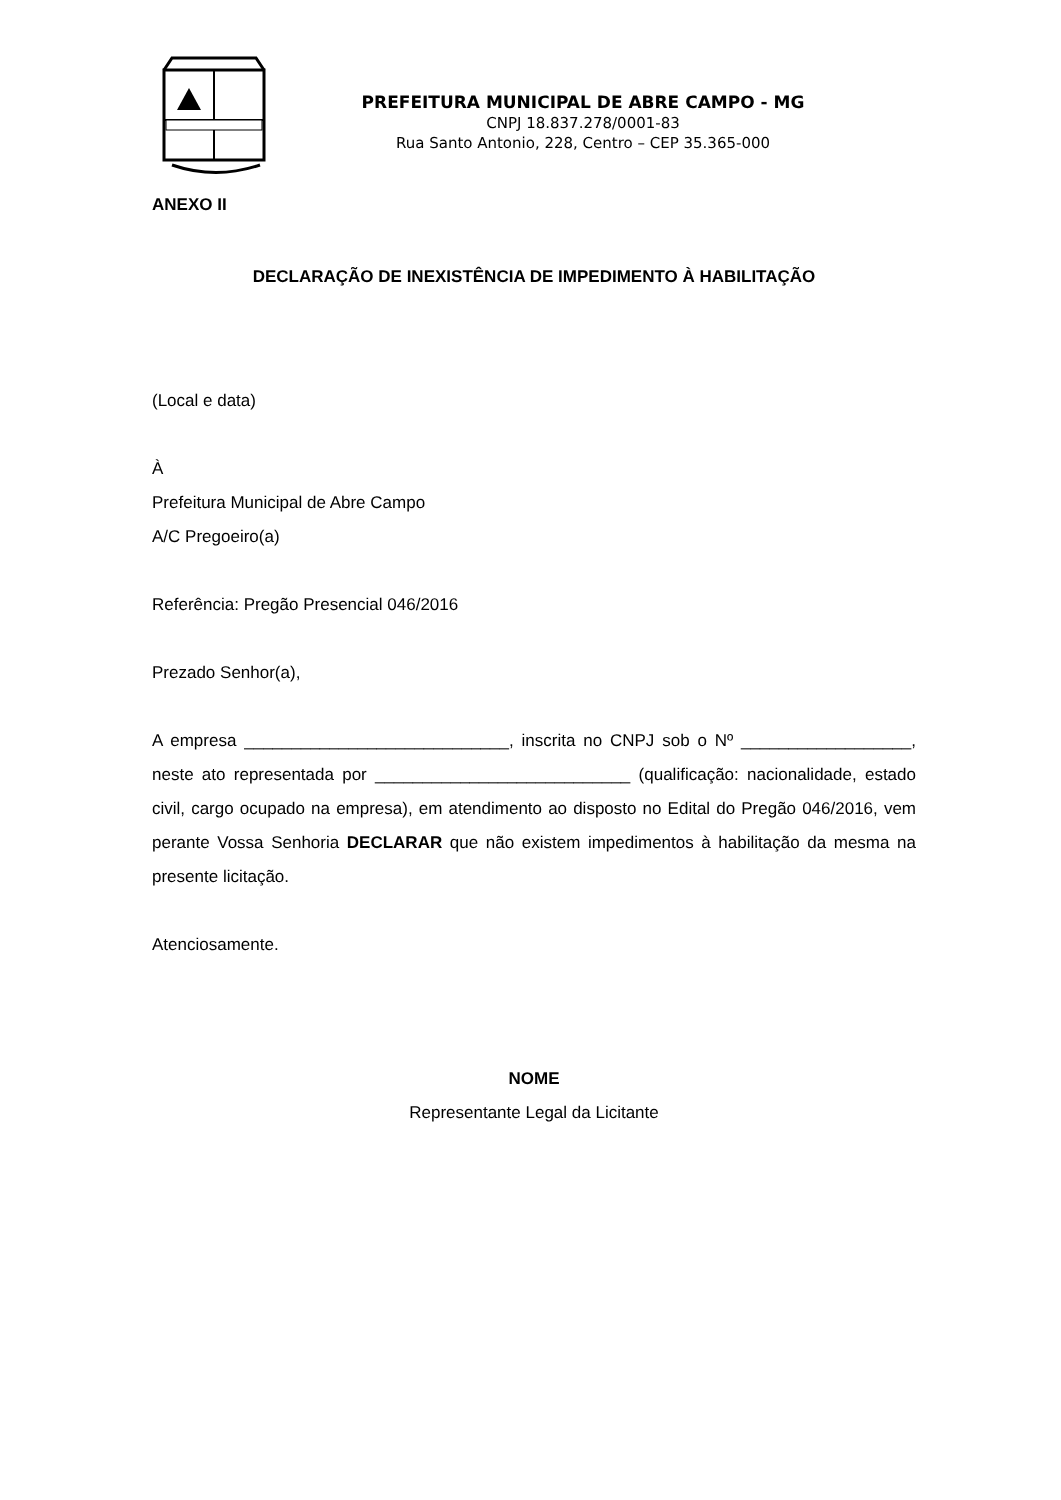PREFEITURA MUNICIPAL DE ABRE CAMPO - MG
CNPJ 18.837.278/0001-83
Rua Santo Antonio, 228, Centro – CEP 35.365-000
ANEXO II
DECLARAÇÃO DE INEXISTÊNCIA DE IMPEDIMENTO À HABILITAÇÃO
(Local e data)
À
Prefeitura Municipal de Abre Campo
A/C Pregoeiro(a)
Referência: Pregão Presencial 046/2016
Prezado Senhor(a),
A empresa ____________________________, inscrita no CNPJ sob o Nº __________________, neste ato representada por ___________________________ (qualificação: nacionalidade, estado civil, cargo ocupado na empresa), em atendimento ao disposto no Edital do Pregão 046/2016, vem perante Vossa Senhoria DECLARAR que não existem impedimentos à habilitação da mesma na presente licitação.
Atenciosamente.
NOME
Representante Legal da Licitante